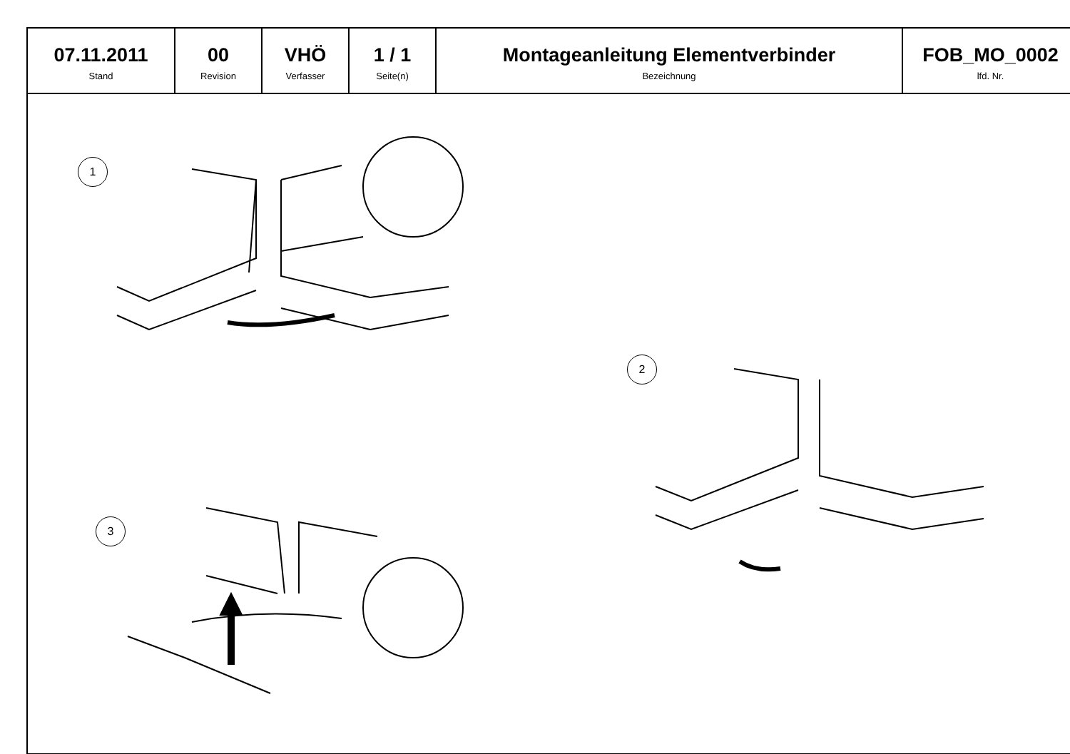| 07.11.2011 Stand | 00 Revision | VHÖ Verfasser | 1 / 1 Seite(n) | Montageanleitung Elementverbinder Bezeichnung | FOB_MO_0002 lfd. Nr. |
1
2
3